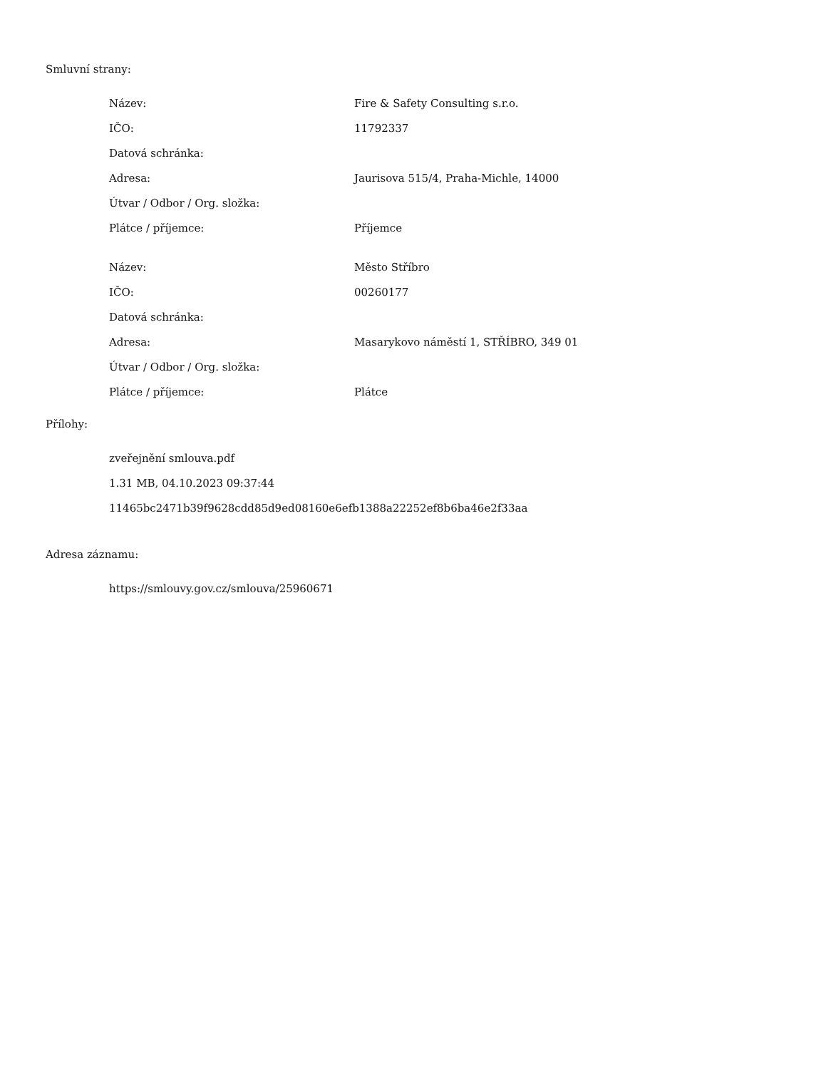Smluvní strany:
| Název: | Fire & Safety Consulting s.r.o. |
| IČO: | 11792337 |
| Datová schránka: | |
| Adresa: | Jaurisova 515/4, Praha-Michle, 14000 |
| Útvar / Odbor / Org. složka: | |
| Plátce / příjemce: | Příjemce |
| Název: | Město Stříbro |
| IČO: | 00260177 |
| Datová schránka: | |
| Adresa: | Masarykovo náměstí 1, STŘÍBRO, 349 01 |
| Útvar / Odbor / Org. složka: | |
| Plátce / příjemce: | Plátce |
Přílohy:
zveřejnění smlouva.pdf
1.31 MB, 04.10.2023 09:37:44
11465bc2471b39f9628cdd85d9ed08160e6efb1388a22252ef8b6ba46e2f33aa
Adresa záznamu:
https://smlouvy.gov.cz/smlouva/25960671